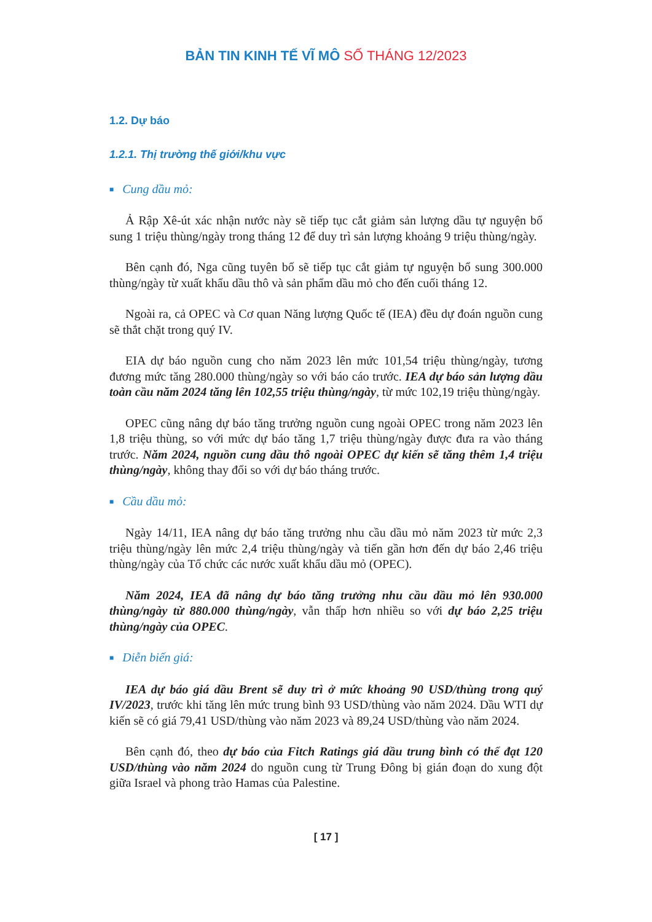BẢN TIN KINH TẾ VĨ MÔ SỐ THÁNG 12/2023
1.2. Dự báo
1.2.1. Thị trường thế giới/khu vực
■ Cung dầu mỏ:
Ả Rập Xê-út xác nhận nước này sẽ tiếp tục cắt giảm sản lượng dầu tự nguyện bổ sung 1 triệu thùng/ngày trong tháng 12 để duy trì sản lượng khoảng 9 triệu thùng/ngày.
Bên cạnh đó, Nga cũng tuyên bố sẽ tiếp tục cắt giảm tự nguyện bổ sung 300.000 thùng/ngày từ xuất khẩu dầu thô và sản phẩm dầu mỏ cho đến cuối tháng 12.
Ngoài ra, cả OPEC và Cơ quan Năng lượng Quốc tế (IEA) đều dự đoán nguồn cung sẽ thắt chặt trong quý IV.
EIA dự báo nguồn cung cho năm 2023 lên mức 101,54 triệu thùng/ngày, tương đương mức tăng 280.000 thùng/ngày so với báo cáo trước. IEA dự báo sản lượng dầu toàn cầu năm 2024 tăng lên 102,55 triệu thùng/ngày, từ mức 102,19 triệu thùng/ngày.
OPEC cũng nâng dự báo tăng trưởng nguồn cung ngoài OPEC trong năm 2023 lên 1,8 triệu thùng, so với mức dự báo tăng 1,7 triệu thùng/ngày được đưa ra vào tháng trước. Năm 2024, nguồn cung dầu thô ngoài OPEC dự kiến sẽ tăng thêm 1,4 triệu thùng/ngày, không thay đổi so với dự báo tháng trước.
■ Cầu dầu mỏ:
Ngày 14/11, IEA nâng dự báo tăng trưởng nhu cầu dầu mỏ năm 2023 từ mức 2,3 triệu thùng/ngày lên mức 2,4 triệu thùng/ngày và tiến gần hơn đến dự báo 2,46 triệu thùng/ngày của Tổ chức các nước xuất khẩu dầu mỏ (OPEC).
Năm 2024, IEA đã nâng dự báo tăng trưởng nhu cầu dầu mỏ lên 930.000 thùng/ngày từ 880.000 thùng/ngày, vẫn thấp hơn nhiều so với dự báo 2,25 triệu thùng/ngày của OPEC.
■ Diễn biến giá:
IEA dự báo giá dầu Brent sẽ duy trì ở mức khoảng 90 USD/thùng trong quý IV/2023, trước khi tăng lên mức trung bình 93 USD/thùng vào năm 2024. Dầu WTI dự kiến sẽ có giá 79,41 USD/thùng vào năm 2023 và 89,24 USD/thùng vào năm 2024.
Bên cạnh đó, theo dự báo của Fitch Ratings giá dầu trung bình có thể đạt 120 USD/thùng vào năm 2024 do nguồn cung từ Trung Đông bị gián đoạn do xung đột giữa Israel và phong trào Hamas của Palestine.
[ 17 ]